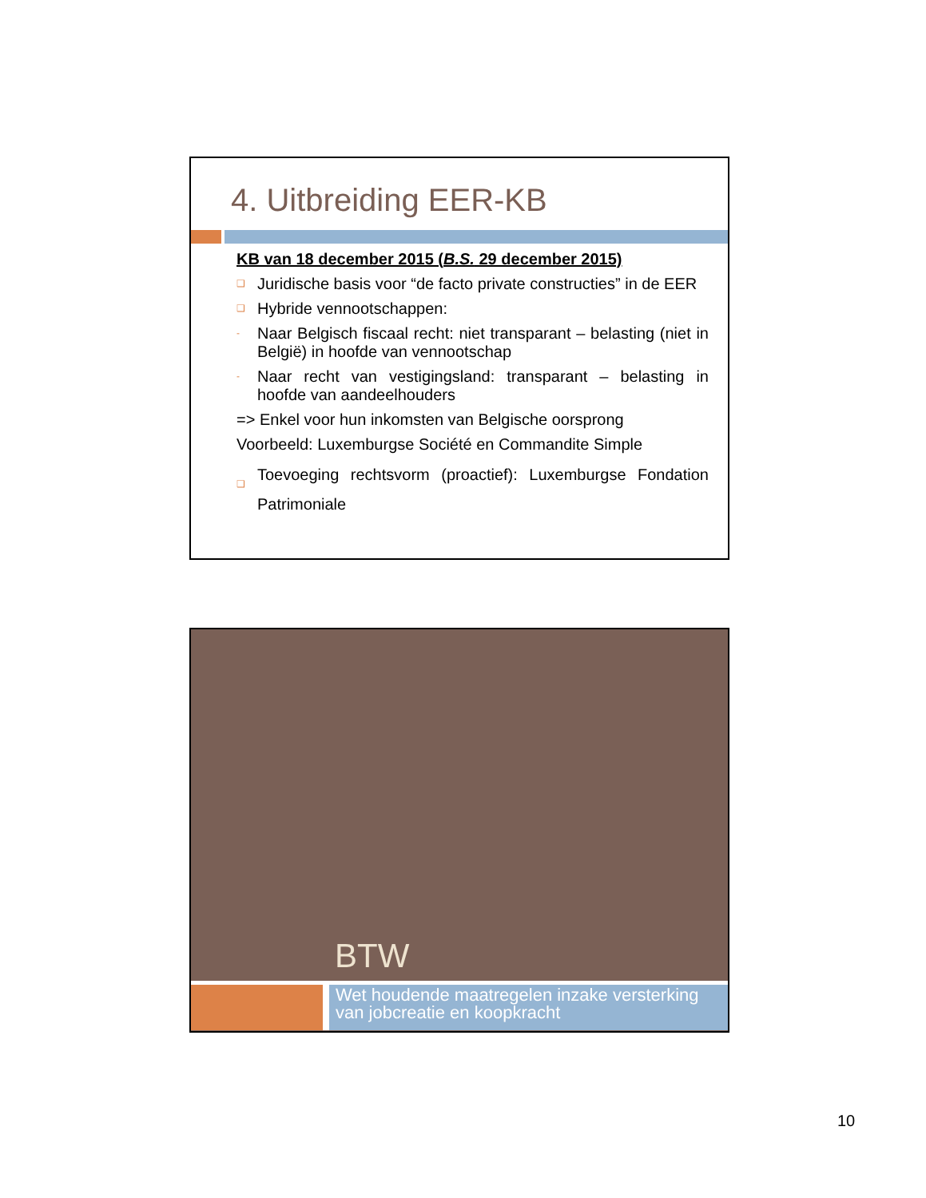4. Uitbreiding EER-KB
KB van 18 december 2015 (B.S. 29 december 2015)
❑ Juridische basis voor “de facto private constructies” in de EER
❑ Hybride vennootschappen:
- Naar Belgisch fiscaal recht: niet transparant – belasting (niet in België) in hoofde van vennootschap
- Naar recht van vestigingsland: transparant – belasting in hoofde van aandeelhouders
=> Enkel voor hun inkomsten van Belgische oorsprong
Voorbeeld: Luxemburgse Société en Commandite Simple
❑ Toevoeging rechtsvorm (proactief): Luxemburgse Fondation Patrimoniale
BTW
Wet houdende maatregelen inzake versterking van jobcreatie en koopkracht
10